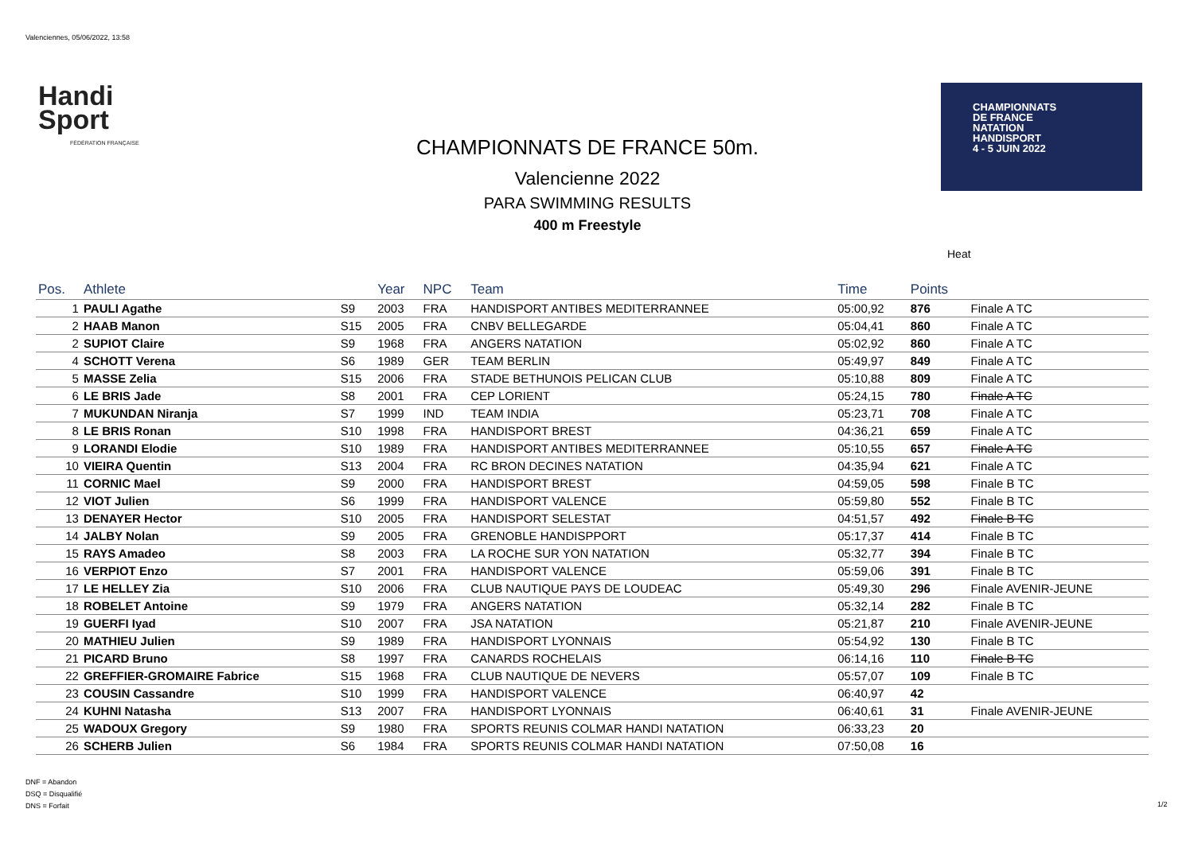Valenciennes, 05/06/2022, 13:58
Handi
Sport
FÉDÉRATION FRANÇAISE
CHAMPIONNATS DE FRANCE 50m.
Valencienne 2022
PARA SWIMMING RESULTS
400 m Freestyle
CHAMPIONNATS
DE FRANCE
NATATION
HANDISPORT
4 - 5 JUIN 2022
Heat
| Pos. | Athlete | | Year | NPC | Team | Time | Points | |
| --- | --- | --- | --- | --- | --- | --- | --- | --- |
| 1 | PAULI Agathe | S9 | 2003 | FRA | HANDISPORT ANTIBES MEDITERRANNEE | 05:00,92 | 876 | Finale A TC |
| 2 | HAAB Manon | S15 | 2005 | FRA | CNBV BELLEGARDE | 05:04,41 | 860 | Finale A TC |
| 2 | SUPIOT Claire | S9 | 1968 | FRA | ANGERS NATATION | 05:02,92 | 860 | Finale A TC |
| 4 | SCHOTT Verena | S6 | 1989 | GER | TEAM BERLIN | 05:49,97 | 849 | Finale A TC |
| 5 | MASSE Zelia | S15 | 2006 | FRA | STADE BETHUNOIS PELICAN CLUB | 05:10,88 | 809 | Finale A TC |
| 6 | LE BRIS Jade | S8 | 2001 | FRA | CEP LORIENT | 05:24,15 | 780 | Finale A TC |
| 7 | MUKUNDAN Niranja | S7 | 1999 | IND | TEAM INDIA | 05:23,71 | 708 | Finale A TC |
| 8 | LE BRIS Ronan | S10 | 1998 | FRA | HANDISPORT BREST | 04:36,21 | 659 | Finale A TC |
| 9 | LORANDI Elodie | S10 | 1989 | FRA | HANDISPORT ANTIBES MEDITERRANNEE | 05:10,55 | 657 | Finale A TC |
| 10 | VIEIRA Quentin | S13 | 2004 | FRA | RC BRON DECINES NATATION | 04:35,94 | 621 | Finale A TC |
| 11 | CORNIC Mael | S9 | 2000 | FRA | HANDISPORT BREST | 04:59,05 | 598 | Finale B TC |
| 12 | VIOT Julien | S6 | 1999 | FRA | HANDISPORT VALENCE | 05:59,80 | 552 | Finale B TC |
| 13 | DENAYER Hector | S10 | 2005 | FRA | HANDISPORT SELESTAT | 04:51,57 | 492 | Finale B TC |
| 14 | JALBY Nolan | S9 | 2005 | FRA | GRENOBLE HANDISPPORT | 05:17,37 | 414 | Finale B TC |
| 15 | RAYS Amadeo | S8 | 2003 | FRA | LA ROCHE SUR YON NATATION | 05:32,77 | 394 | Finale B TC |
| 16 | VERPIOT Enzo | S7 | 2001 | FRA | HANDISPORT VALENCE | 05:59,06 | 391 | Finale B TC |
| 17 | LE HELLEY Zia | S10 | 2006 | FRA | CLUB NAUTIQUE PAYS DE LOUDEAC | 05:49,30 | 296 | Finale AVENIR-JEUNE |
| 18 | ROBELET Antoine | S9 | 1979 | FRA | ANGERS NATATION | 05:32,14 | 282 | Finale B TC |
| 19 | GUERFI Iyad | S10 | 2007 | FRA | JSA NATATION | 05:21,87 | 210 | Finale AVENIR-JEUNE |
| 20 | MATHIEU Julien | S9 | 1989 | FRA | HANDISPORT LYONNAIS | 05:54,92 | 130 | Finale B TC |
| 21 | PICARD Bruno | S8 | 1997 | FRA | CANARDS ROCHELAIS | 06:14,16 | 110 | Finale B TC |
| 22 | GREFFIER-GROMAIRE Fabrice | S15 | 1968 | FRA | CLUB NAUTIQUE DE NEVERS | 05:57,07 | 109 | Finale B TC |
| 23 | COUSIN Cassandre | S10 | 1999 | FRA | HANDISPORT VALENCE | 06:40,97 | 42 | |
| 24 | KUHNI Natasha | S13 | 2007 | FRA | HANDISPORT LYONNAIS | 06:40,61 | 31 | Finale AVENIR-JEUNE |
| 25 | WADOUX Gregory | S9 | 1980 | FRA | SPORTS REUNIS COLMAR HANDI NATATION | 06:33,23 | 20 | |
| 26 | SCHERB Julien | S6 | 1984 | FRA | SPORTS REUNIS COLMAR HANDI NATATION | 07:50,08 | 16 | |
DNF = Abandon
DSQ = Disqualifié
DNS = Forfait
1/2